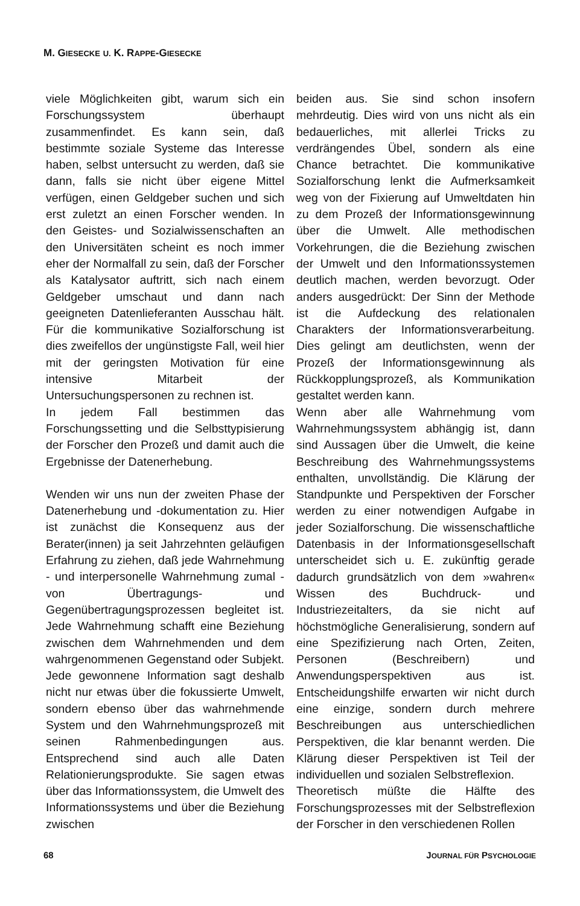M. GIESECKE U. K. RAPPE-GIESECKE
viele Möglichkeiten gibt, warum sich ein Forschungssystem überhaupt zusammenfindet. Es kann sein, daß bestimmte soziale Systeme das Interesse haben, selbst untersucht zu werden, daß sie dann, falls sie nicht über eigene Mittel verfügen, einen Geldgeber suchen und sich erst zuletzt an einen Forscher wenden. In den Geistes- und Sozialwissenschaften an den Universitäten scheint es noch immer eher der Normalfall zu sein, daß der Forscher als Katalysator auftritt, sich nach einem Geldgeber umschaut und dann nach geeigneten Datenlieferanten Ausschau hält. Für die kommunikative Sozialforschung ist dies zweifellos der ungünstigste Fall, weil hier mit der geringsten Motivation für eine intensive Mitarbeit der Untersuchungspersonen zu rechnen ist.
In jedem Fall bestimmen das Forschungssetting und die Selbsttypisierung der Forscher den Prozeß und damit auch die Ergebnisse der Datenerhebung.
Wenden wir uns nun der zweiten Phase der Datenerhebung und -dokumentation zu. Hier ist zunächst die Konsequenz aus der Berater(innen) ja seit Jahrzehnten geläufigen Erfahrung zu ziehen, daß jede Wahrnehmung - und interpersonelle Wahrnehmung zumal - von Übertragungs- und Gegenübertragungsprozessen begleitet ist. Jede Wahrnehmung schafft eine Beziehung zwischen dem Wahrnehmenden und dem wahrgenommenen Gegenstand oder Subjekt. Jede gewonnene Information sagt deshalb nicht nur etwas über die fokussierte Umwelt, sondern ebenso über das wahrnehmende System und den Wahrnehmungsprozeß mit seinen Rahmenbedingungen aus. Entsprechend sind auch alle Daten Relationierungsprodukte. Sie sagen etwas über das Informationssystem, die Umwelt des Informationssystems und über die Beziehung zwischen
beiden aus. Sie sind schon insofern mehrdeutig. Dies wird von uns nicht als ein bedauerliches, mit allerlei Tricks zu verdrängendes Übel, sondern als eine Chance betrachtet. Die kommunikative Sozialforschung lenkt die Aufmerksamkeit weg von der Fixierung auf Umweltdaten hin zu dem Prozeß der Informationsgewinnung über die Umwelt. Alle methodischen Vorkehrungen, die die Beziehung zwischen der Umwelt und den Informationssystemen deutlich machen, werden bevorzugt. Oder anders ausgedrückt: Der Sinn der Methode ist die Aufdeckung des relationalen Charakters der Informationsverarbeitung. Dies gelingt am deutlichsten, wenn der Prozeß der Informationsgewinnung als Rückkopplungsprozeß, als Kommunikation gestaltet werden kann.
Wenn aber alle Wahrnehmung vom Wahrnehmungssystem abhängig ist, dann sind Aussagen über die Umwelt, die keine Beschreibung des Wahrnehmungssystems enthalten, unvollständig. Die Klärung der Standpunkte und Perspektiven der Forscher werden zu einer notwendigen Aufgabe in jeder Sozialforschung. Die wissenschaftliche Datenbasis in der Informationsgesellschaft unterscheidet sich u. E. zukünftig gerade dadurch grundsätzlich von dem »wahren« Wissen des Buchdruck- und Industriezeitalters, da sie nicht auf höchstmögliche Generalisierung, sondern auf eine Spezifizierung nach Orten, Zeiten, Personen (Beschreibern) und Anwendungsperspektiven aus ist. Entscheidungshilfe erwarten wir nicht durch eine einzige, sondern durch mehrere Beschreibungen aus unterschiedlichen Perspektiven, die klar benannt werden. Die Klärung dieser Perspektiven ist Teil der individuellen und sozialen Selbstreflexion.
Theoretisch müßte die Hälfte des Forschungsprozesses mit der Selbstreflexion der Forscher in den verschiedenen Rollen
68 JOURNAL FÜR PSYCHOLOGIE